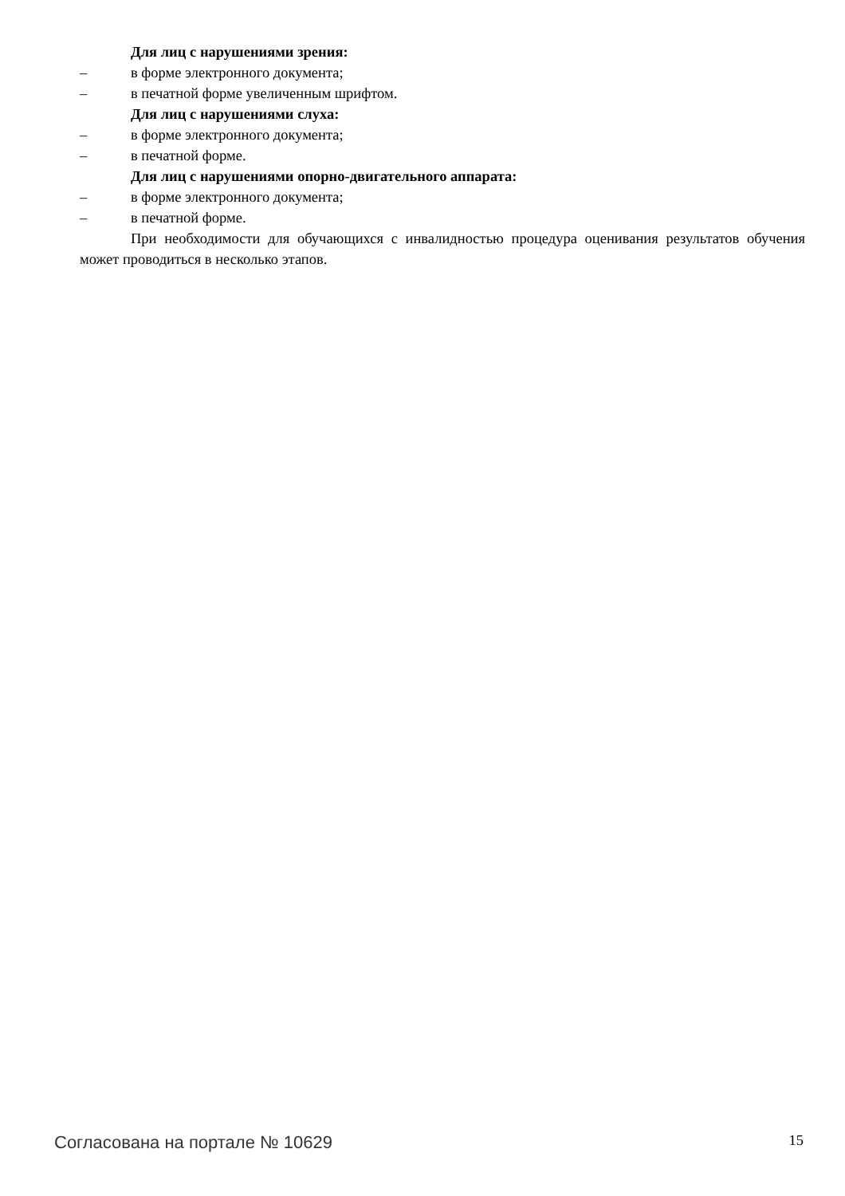Для лиц с нарушениями зрения:
– в форме электронного документа;
– в печатной форме увеличенным шрифтом.
Для лиц с нарушениями слуха:
– в форме электронного документа;
– в печатной форме.
Для лиц с нарушениями опорно-двигательного аппарата:
– в форме электронного документа;
– в печатной форме.
При необходимости для обучающихся с инвалидностью процедура оценивания результатов обучения может проводиться в несколько этапов.
Согласована на портале № 10629 15